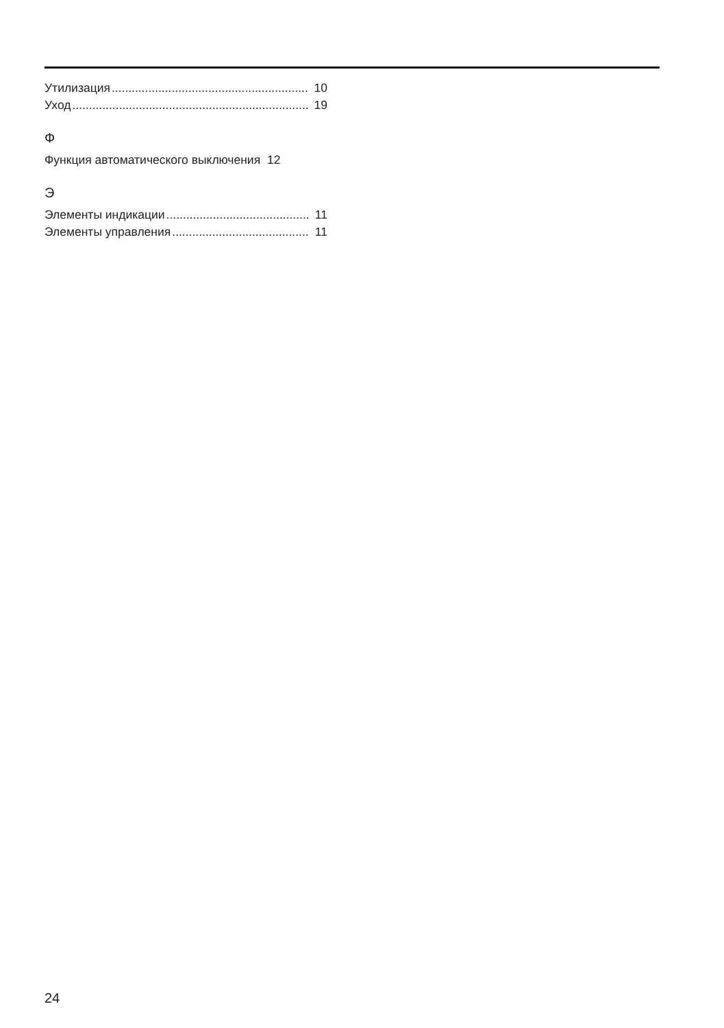Утилизация 10
Уход 19
Ф
Функция автоматического выключения 12
Э
Элементы индикации 11
Элементы управления 11
24